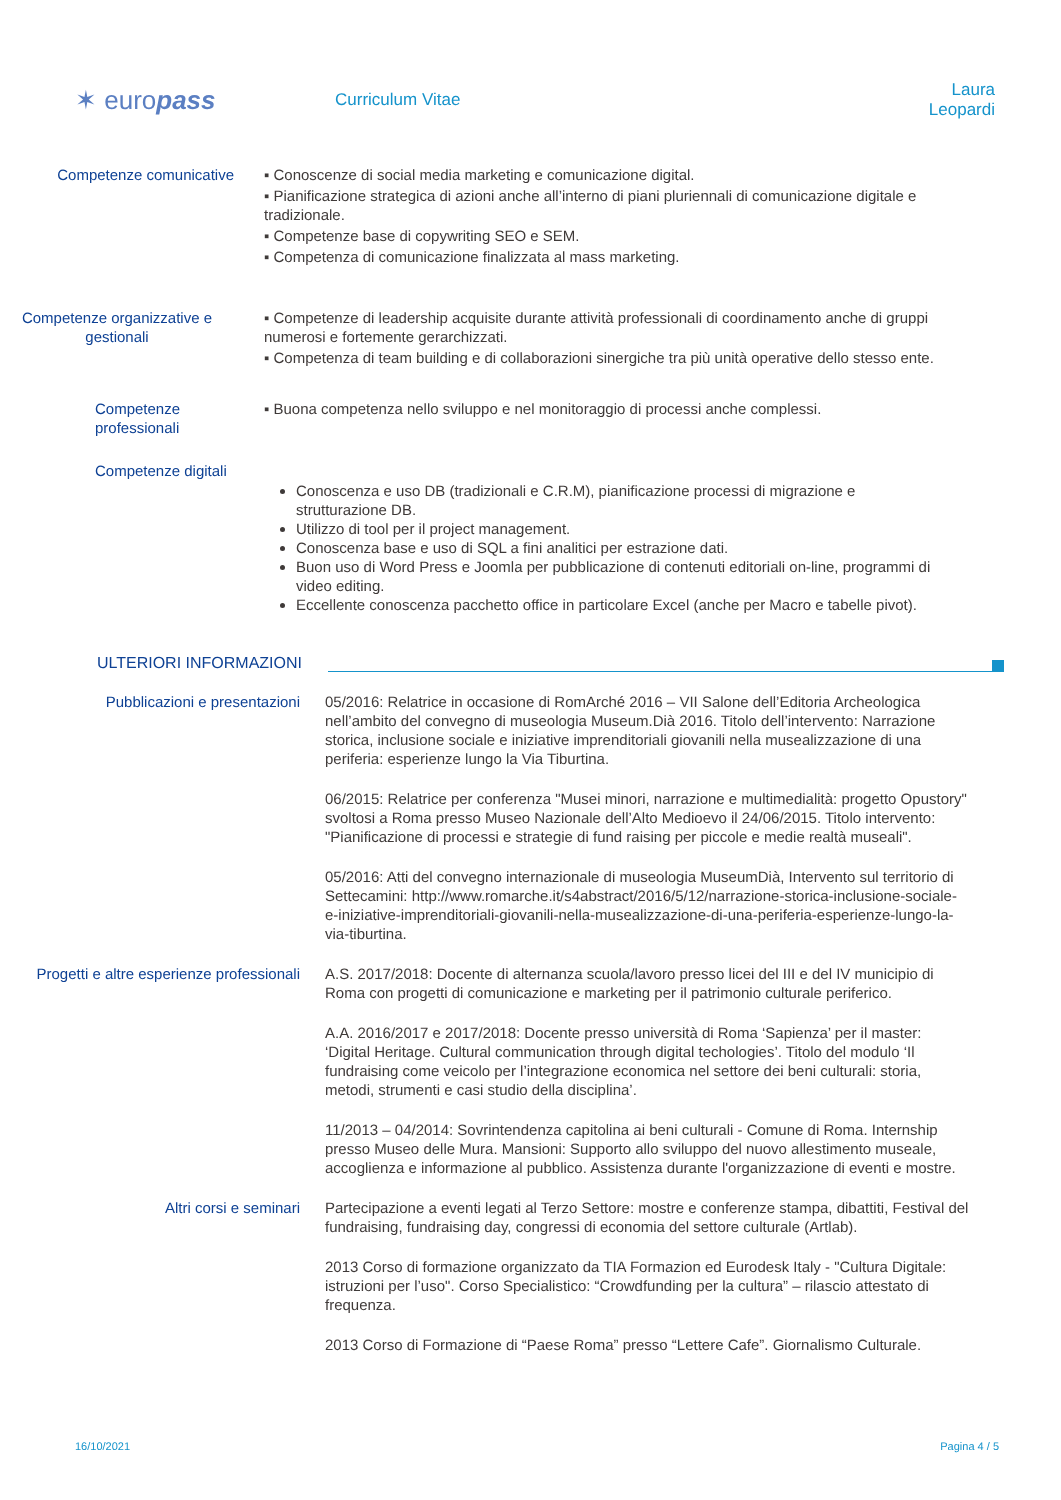✶ europass
Curriculum Vitae
Laura Leopardi
Competenze comunicative ▪ Conoscenze di social media marketing e comunicazione digital.
▪ Pianificazione strategica di azioni anche all’interno di piani pluriennali di comunicazione digitale e tradizionale.
▪ Competenze base di copywriting SEO e SEM.
▪ Competenza di comunicazione finalizzata al mass marketing.
Competenze organizzative e gestionali
▪ Competenze di leadership acquisite durante attività professionali di coordinamento anche di gruppi numerosi e fortemente gerarchizzati.
▪ Competenza di team building e di collaborazioni sinergiche tra più unità operative dello stesso ente.
Competenze professionali
▪ Buona competenza nello sviluppo e nel monitoraggio di processi anche complessi.
Competenze digitali
Conoscenza e uso DB (tradizionali e C.R.M), pianificazione processi di migrazione e strutturazione DB.
Utilizzo di tool per il project management.
Conoscenza base e uso di SQL a fini analitici per estrazione dati.
Buon uso di Word Press e Joomla per pubblicazione di contenuti editoriali on-line, programmi di video editing.
Eccellente conoscenza pacchetto office in particolare Excel (anche per Macro e tabelle pivot).
ULTERIORI INFORMAZIONI
Pubblicazioni e presentazioni 05/2016: Relatrice in occasione di RomArché 2016 – VII Salone dell’Editoria Archeologica nell’ambito del convegno di museologia Museum.Dià 2016. Titolo dell’intervento: Narrazione storica, inclusione sociale e iniziative imprenditoriali giovanili nella musealizzazione di una periferia: esperienze lungo la Via Tiburtina.
06/2015: Relatrice per conferenza "Musei minori, narrazione e multimedialità: progetto Opustory" svoltosi a Roma presso Museo Nazionale dell’Alto Medioevo il 24/06/2015. Titolo intervento: "Pianificazione di processi e strategie di fund raising per piccole e medie realtà museali".
05/2016: Atti del convegno internazionale di museologia MuseumDià, Intervento sul territorio di Settecamini: http://www.romarche.it/s4abstract/2016/5/12/narrazione-storica-inclusione-sociale-e-iniziative-imprenditoriali-giovanili-nella-musealizzazione-di-una-periferia-esperienze-lungo-la-via-tiburtina.
Progetti e altre esperienze professionali
A.S. 2017/2018: Docente di alternanza scuola/lavoro presso licei del III e del IV municipio di Roma con progetti di comunicazione e marketing per il patrimonio culturale periferico.
A.A. 2016/2017 e 2017/2018: Docente presso università di Roma ‘Sapienza’ per il master: ‘Digital Heritage. Cultural communication through digital techologies’. Titolo del modulo ‘Il fundraising come veicolo per l’integrazione economica nel settore dei beni culturali: storia, metodi, strumenti e casi studio della disciplina’.
11/2013 – 04/2014: Sovrintendenza capitolina ai beni culturali - Comune di Roma. Internship presso Museo delle Mura. Mansioni: Supporto allo sviluppo del nuovo allestimento museale, accoglienza e informazione al pubblico. Assistenza durante l'organizzazione di eventi e mostre.
Altri corsi e seminari Partecipazione a eventi legati al Terzo Settore: mostre e conferenze stampa, dibattiti, Festival del fundraising, fundraising day, congressi di economia del settore culturale (Artlab).
2013 Corso di formazione organizzato da TIA Formazion ed Eurodesk Italy - "Cultura Digitale: istruzioni per l’uso". Corso Specialistico: “Crowdfunding per la cultura” – rilascio attestato di frequenza.
2013 Corso di Formazione di “Paese Roma” presso “Lettere Cafe”. Giornalismo Culturale.
16/10/2021 Pagina 4 / 5